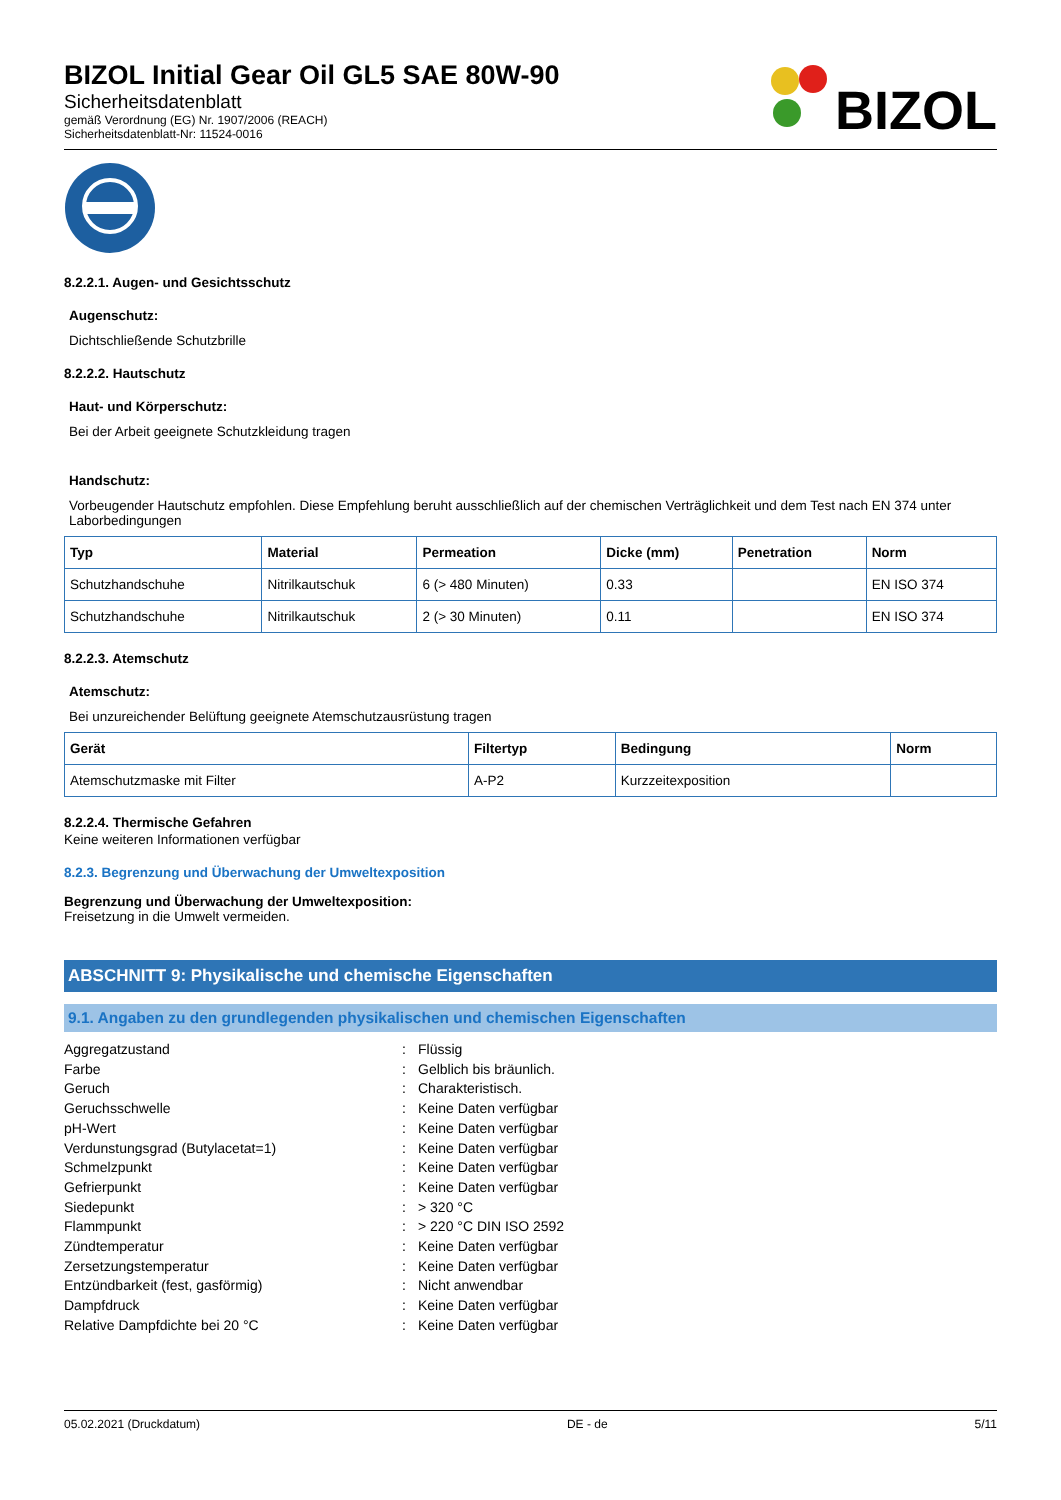BIZOL Initial Gear Oil GL5 SAE 80W-90
Sicherheitsdatenblatt
gemäß Verordnung (EG) Nr. 1907/2006 (REACH)
Sicherheitsdatenblatt-Nr: 11524-0016
BIZOL
8.2.2.1. Augen- und Gesichtsschutz
Augenschutz:
Dichtschließende Schutzbrille
8.2.2.2. Hautschutz
Haut- und Körperschutz:
Bei der Arbeit geeignete Schutzkleidung tragen
Handschutz:
Vorbeugender Hautschutz empfohlen. Diese Empfehlung beruht ausschließlich auf der chemischen Verträglichkeit und dem Test nach EN 374 unter Laborbedingungen
| Typ | Material | Permeation | Dicke (mm) | Penetration | Norm |
| --- | --- | --- | --- | --- | --- |
| Schutzhandschuhe | Nitrilkautschuk | 6 (> 480 Minuten) | 0.33 | | EN ISO 374 |
| Schutzhandschuhe | Nitrilkautschuk | 2 (> 30 Minuten) | 0.11 | | EN ISO 374 |
8.2.2.3. Atemschutz
Atemschutz:
Bei unzureichender Belüftung geeignete Atemschutzausrüstung tragen
| Gerät | Filtertyp | Bedingung | Norm |
| --- | --- | --- | --- |
| Atemschutzmaske mit Filter | A-P2 | Kurzzeitexposition | |
8.2.2.4. Thermische Gefahren
Keine weiteren Informationen verfügbar
8.2.3. Begrenzung und Überwachung der Umweltexposition
Begrenzung und Überwachung der Umweltexposition:
Freisetzung in die Umwelt vermeiden.
ABSCHNITT 9: Physikalische und chemische Eigenschaften
9.1. Angaben zu den grundlegenden physikalischen und chemischen Eigenschaften
Aggregatzustand: Flüssig
Farbe: Gelblich bis bräunlich.
Geruch: Charakteristisch.
Geruchsschwelle: Keine Daten verfügbar
pH-Wert: Keine Daten verfügbar
Verdunstungsgrad (Butylacetat=1): Keine Daten verfügbar
Schmelzpunkt: Keine Daten verfügbar
Gefrierpunkt: Keine Daten verfügbar
Siedepunkt: > 320 °C
Flammpunkt: > 220 °C DIN ISO 2592
Zündtemperatur: Keine Daten verfügbar
Zersetzungstemperatur: Keine Daten verfügbar
Entzündbarkeit (fest, gasförmig): Nicht anwendbar
Dampfdruck: Keine Daten verfügbar
Relative Dampfdichte bei 20 °C: Keine Daten verfügbar
05.02.2021 (Druckdatum) DE - de 5/11